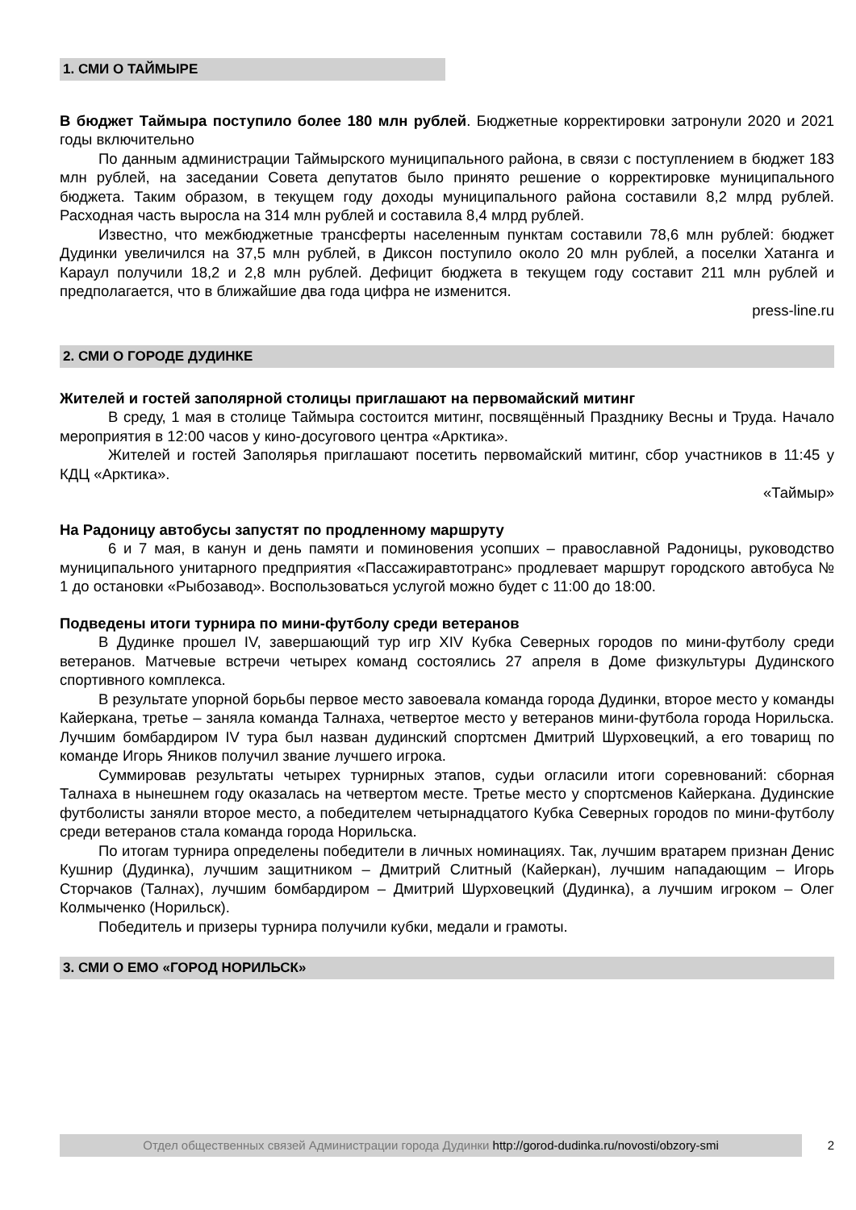1. СМИ О ТАЙМЫРЕ
В бюджет Таймыра поступило более 180 млн рублей. Бюджетные корректировки затронули 2020 и 2021 годы включительно
По данным администрации Таймырского муниципального района, в связи с поступлением в бюджет 183 млн рублей, на заседании Совета депутатов было принято решение о корректировке муниципального бюджета. Таким образом, в текущем году доходы муниципального района составили 8,2 млрд рублей. Расходная часть выросла на 314 млн рублей и составила 8,4 млрд рублей.
Известно, что межбюджетные трансферты населенным пунктам составили 78,6 млн рублей: бюджет Дудинки увеличился на 37,5 млн рублей, в Диксон поступило около 20 млн рублей, а поселки Хатанга и Караул получили 18,2 и 2,8 млн рублей. Дефицит бюджета в текущем году составит 211 млн рублей и предполагается, что в ближайшие два года цифра не изменится.
press-line.ru
2. СМИ О ГОРОДЕ ДУДИНКЕ
Жителей и гостей заполярной столицы приглашают на первомайский митинг
В среду, 1 мая в столице Таймыра состоится митинг, посвящённый Празднику Весны и Труда. Начало мероприятия в 12:00 часов у кино-досугового центра «Арктика».
Жителей и гостей Заполярья приглашают посетить первомайский митинг, сбор участников в 11:45 у КДЦ «Арктика».
«Таймыр»
На Радоницу автобусы запустят по продленному маршруту
6 и 7 мая, в канун и день памяти и поминовения усопших – православной Радоницы, руководство муниципального унитарного предприятия «Пассажиравтотранс» продлевает маршрут городского автобуса № 1 до остановки «Рыбозавод». Воспользоваться услугой можно будет с 11:00 до 18:00.
Подведены итоги турнира по мини-футболу среди ветеранов
В Дудинке прошел IV, завершающий тур игр XIV Кубка Северных городов по мини-футболу среди ветеранов. Матчевые встречи четырех команд состоялись 27 апреля в Доме физкультуры Дудинского спортивного комплекса.
В результате упорной борьбы первое место завоевала команда города Дудинки, второе место у команды Кайеркана, третье – заняла команда Талнаха, четвертое место у ветеранов мини-футбола города Норильска. Лучшим бомбардиром IV тура был назван дудинский спортсмен Дмитрий Шурховецкий, а его товарищ по команде Игорь Яников получил звание лучшего игрока.
Суммировав результаты четырех турнирных этапов, судьи огласили итоги соревнований: сборная Талнаха в нынешнем году оказалась на четвертом месте. Третье место у спортсменов Кайеркана. Дудинские футболисты заняли второе место, а победителем четырнадцатого Кубка Северных городов по мини-футболу среди ветеранов стала команда города Норильска.
По итогам турнира определены победители в личных номинациях. Так, лучшим вратарем признан Денис Кушнир (Дудинка), лучшим защитником – Дмитрий Слитный (Кайеркан), лучшим нападающим – Игорь Сторчаков (Талнах), лучшим бомбардиром – Дмитрий Шурховецкий (Дудинка), а лучшим игроком – Олег Колмыченко (Норильск).
Победитель и призеры турнира получили кубки, медали и грамоты.
3. СМИ О ЕМО «ГОРОД НОРИЛЬСК»
Отдел общественных связей Администрации города Дудинки http://gorod-dudinka.ru/novosti/obzory-smi
2